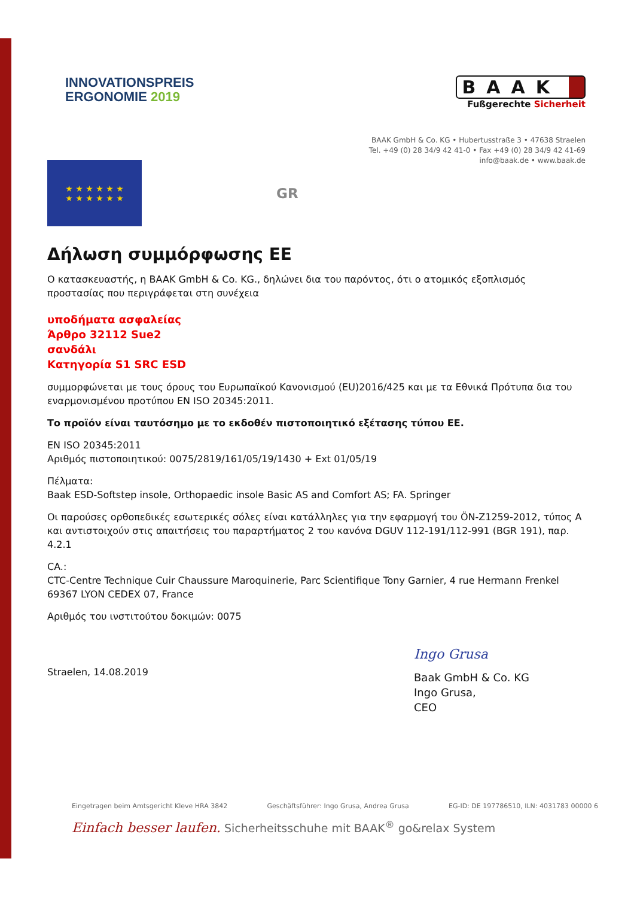INNOVATIONSPREIS
ERGONOMIE 2019
BAAK
Fußgerechte Sicherheit
BAAK GmbH & Co. KG • Hubertusstraße 3 • 47638 Straelen
Tel. +49 (0) 28 34/9 42 41-0 • Fax +49 (0) 28 34/9 42 41-69
info@baak.de • www.baak.de
★ ★ ★ ★ ★ ★
★ ★ ★ ★ ★ ★
GR
Δήλωση συμμόρφωσης ΕΕ
Ο κατασκευαστής, η BAAK GmbH & Co. KG., δηλώνει δια του παρόντος, ότι ο ατομικός εξοπλισμός προστασίας που περιγράφεται στη συνέχεια
υποδήματα ασφαλείας
Άρθρο 32112 Sue2
σανδάλι
Κατηγορία S1 SRC ESD
συμμορφώνεται με τους όρους του Ευρωπαϊκού Κανονισμού (EU)2016/425 και με τα Εθνικά Πρότυπα δια του εναρμονισμένου προτύπου EN ISO 20345:2011.
Το προϊόν είναι ταυτόσημο με το εκδοθέν πιστοποιητικό εξέτασης τύπου ΕΕ.
EN ISO 20345:2011
Αριθμός πιστοποιητικού: 0075/2819/161/05/19/1430 + Ext 01/05/19
Πέλματα:
Baak ESD-Softstep insole, Orthopaedic insole Basic AS and Comfort AS; FA. Springer
Οι παρούσες ορθοπεδικές εσωτερικές σόλες είναι κατάλληλες για την εφαρμογή του ÖN-Z1259-2012, τύπος A και αντιστοιχούν στις απαιτήσεις του παραρτήματος 2 του κανόνα DGUV 112-191/112-991 (BGR 191), παρ. 4.2.1
CA.:
CTC-Centre Technique Cuir Chaussure Maroquinerie, Parc Scientifique Tony Garnier, 4 rue Hermann Frenkel 69367 LYON CEDEX 07, France
Αριθμός του ινστιτούτου δοκιμών: 0075
Straelen, 14.08.2019
Ingo Grusa
Baak GmbH & Co. KG
Ingo Grusa,
CEO
Eingetragen beim Amtsgericht Kleve HRA 3842 Geschäftsführer: Ingo Grusa, Andrea Grusa EG-ID: DE 197786510, ILN: 4031783 00000 6
Einfach besser laufen. Sicherheitsschuhe mit BAAK<sup>®</sup> go&relax System